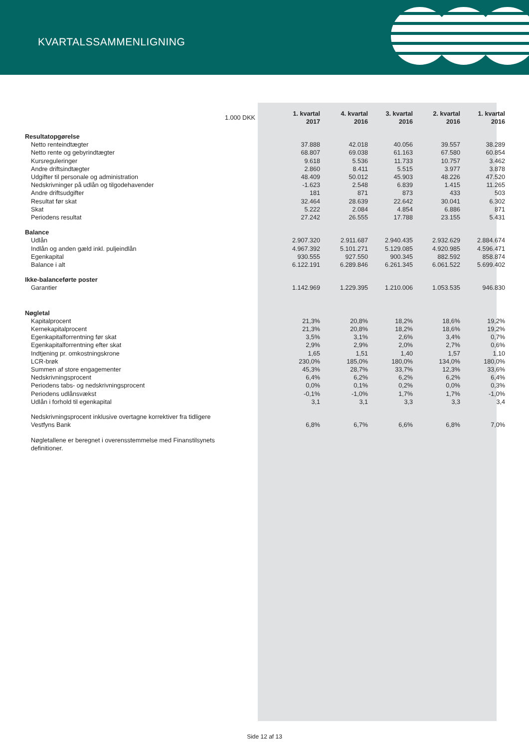KVARTALSSAMMENLIGNING
| 1.000 DKK | 1. kvartal 2017 | 4. kvartal 2016 | 3. kvartal 2016 | 2. kvartal 2016 | 1. kvartal 2016 |
| Resultatopgørelse | | | | | |
| Netto renteindtægter | 37.888 | 42.018 | 40.056 | 39.557 | 38.289 |
| Netto rente og gebyrindtægter | 68.807 | 69.038 | 61.163 | 67.580 | 60.854 |
| Kursreguleringer | 9.618 | 5.536 | 11.733 | 10.757 | 3.462 |
| Andre driftsindtægter | 2.860 | 8.411 | 5.515 | 3.977 | 3.878 |
| Udgifter til personale og administration | 48.409 | 50.012 | 45.903 | 48.226 | 47.520 |
| Nedskrivninger på udlån og tilgodehavender | -1.623 | 2.548 | 6.839 | 1.415 | 11.265 |
| Andre driftsudgifter | 181 | 871 | 873 | 433 | 503 |
| Resultat før skat | 32.464 | 28.639 | 22.642 | 30.041 | 6.302 |
| Skat | 5.222 | 2.084 | 4.854 | 6.886 | 871 |
| Periodens resultat | 27.242 | 26.555 | 17.788 | 23.155 | 5.431 |
| Balance | | | | | |
| Udlån | 2.907.320 | 2.911.687 | 2.940.435 | 2.932.629 | 2.884.674 |
| Indlån og anden gæld inkl. puljeindlån | 4.967.392 | 5.101.271 | 5.129.085 | 4.920.985 | 4.596.471 |
| Egenkapital | 930.555 | 927.550 | 900.345 | 882.592 | 858.874 |
| Balance i alt | 6.122.191 | 6.289.846 | 6.261.345 | 6.061.522 | 5.699.402 |
| Ikke-balanceførte poster | | | | | |
| Garantier | 1.142.969 | 1.229.395 | 1.210.006 | 1.053.535 | 946.830 |
| Nøgletal | | | | | |
| Kapitalprocent | 21,3% | 20,8% | 18,2% | 18,6% | 19,2% |
| Kernekapitalprocent | 21,3% | 20,8% | 18,2% | 18,6% | 19,2% |
| Egenkapitalforrentning før skat | 3,5% | 3,1% | 2,6% | 3,4% | 0,7% |
| Egenkapitalforrentning efter skat | 2,9% | 2,9% | 2,0% | 2,7% | 0,6% |
| Indtjening pr. omkostningskrone | 1,65 | 1,51 | 1,40 | 1,57 | 1,10 |
| LCR-brøk | 230,0% | 185,0% | 180,0% | 134,0% | 180,0% |
| Summen af store engagementer | 45,3% | 28,7% | 33,7% | 12,3% | 33,6% |
| Nedskrivningsprocent | 6,4% | 6,2% | 6,2% | 6,2% | 6,4% |
| Periodens tabs- og nedskrivningsprocent | 0,0% | 0,1% | 0,2% | 0,0% | 0,3% |
| Periodens udlånsvækst | -0,1% | -1,0% | 1,7% | 1,7% | -1,0% |
| Udlån i forhold til egenkapital | 3,1 | 3,1 | 3,3 | 3,3 | 3,4 |
| Nedskrivningsprocent inklusive overtagne korrektiver fra tidligere Vestfyns Bank | 6,8% | 6,7% | 6,6% | 6,8% | 7,0% |
| Nøgletallene er beregnet i overensstemmelse med Finanstilsynets definitioner. | | | | | |
Side 12 af 13